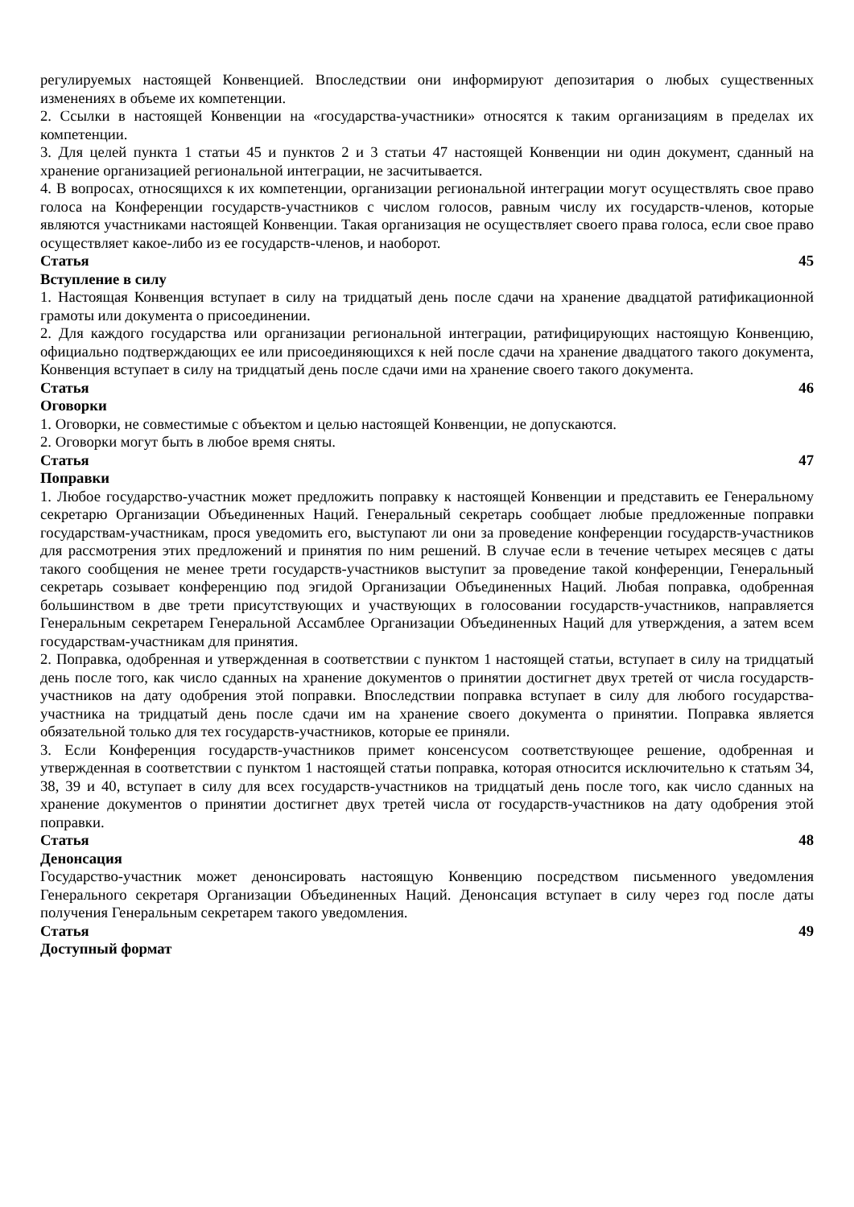регулируемых настоящей Конвенцией. Впоследствии они информируют депозитария о любых существенных изменениях в объеме их компетенции.
2. Ссылки в настоящей Конвенции на «государства-участники» относятся к таким организациям в пределах их компетенции.
3. Для целей пункта 1 статьи 45 и пунктов 2 и 3 статьи 47 настоящей Конвенции ни один документ, сданный на хранение организацией региональной интеграции, не засчитывается.
4. В вопросах, относящихся к их компетенции, организации региональной интеграции могут осуществлять свое право голоса на Конференции государств-участников с числом голосов, равным числу их государств-членов, которые являются участниками настоящей Конвенции. Такая организация не осуществляет своего права голоса, если свое право осуществляет какое-либо из ее государств-членов, и наоборот.
Статья 45
Вступление в силу
1. Настоящая Конвенция вступает в силу на тридцатый день после сдачи на хранение двадцатой ратификационной грамоты или документа о присоединении.
2. Для каждого государства или организации региональной интеграции, ратифицирующих настоящую Конвенцию, официально подтверждающих ее или присоединяющихся к ней после сдачи на хранение двадцатого такого документа, Конвенция вступает в силу на тридцатый день после сдачи ими на хранение своего такого документа.
Статья 46
Оговорки
1. Оговорки, не совместимые с объектом и целью настоящей Конвенции, не допускаются.
2. Оговорки могут быть в любое время сняты.
Статья 47
Поправки
1. Любое государство-участник может предложить поправку к настоящей Конвенции и представить ее Генеральному секретарю Организации Объединенных Наций. Генеральный секретарь сообщает любые предложенные поправки государствам-участникам, прося уведомить его, выступают ли они за проведение конференции государств-участников для рассмотрения этих предложений и принятия по ним решений. В случае если в течение четырех месяцев с даты такого сообщения не менее трети государств-участников выступит за проведение такой конференции, Генеральный секретарь созывает конференцию под эгидой Организации Объединенных Наций. Любая поправка, одобренная большинством в две трети присутствующих и участвующих в голосовании государств-участников, направляется Генеральным секретарем Генеральной Ассамблее Организации Объединенных Наций для утверждения, а затем всем государствам-участникам для принятия.
2. Поправка, одобренная и утвержденная в соответствии с пунктом 1 настоящей статьи, вступает в силу на тридцатый день после того, как число сданных на хранение документов о принятии достигнет двух третей от числа государств-участников на дату одобрения этой поправки. Впоследствии поправка вступает в силу для любого государства-участника на тридцатый день после сдачи им на хранение своего документа о принятии. Поправка является обязательной только для тех государств-участников, которые ее приняли.
3. Если Конференция государств-участников примет консенсусом соответствующее решение, одобренная и утвержденная в соответствии с пунктом 1 настоящей статьи поправка, которая относится исключительно к статьям 34, 38, 39 и 40, вступает в силу для всех государств-участников на тридцатый день после того, как число сданных на хранение документов о принятии достигнет двух третей числа от государств-участников на дату одобрения этой поправки.
Статья 48
Денонсация
Государство-участник может денонсировать настоящую Конвенцию посредством письменного уведомления Генерального секретаря Организации Объединенных Наций. Денонсация вступает в силу через год после даты получения Генеральным секретарем такого уведомления.
Статья 49
Доступный формат